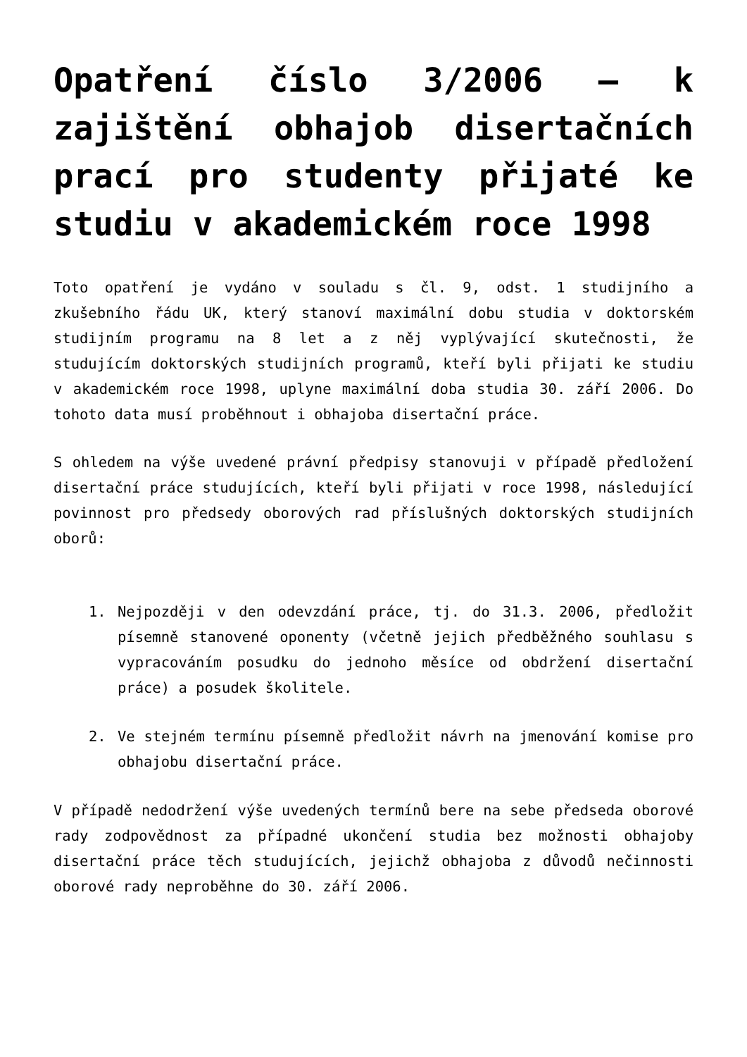Opatření číslo 3/2006 – k zajištění obhajob disertačních prací pro studenty přijaté ke studiu v akademickém roce 1998
Toto opatření je vydáno v souladu s čl. 9, odst. 1 studijního a zkušebního řádu UK, který stanoví maximální dobu studia v doktorském studijním programu na 8 let a z něj vyplývající skutečnosti, že studujícím doktorských studijních programů, kteří byli přijati ke studiu v akademickém roce 1998, uplyne maximální doba studia 30. září 2006. Do tohoto data musí proběhnout i obhajoba disertační práce.
S ohledem na výše uvedené právní předpisy stanovuji v případě předložení disertační práce studujících, kteří byli přijati v roce 1998, následující povinnost pro předsedy oborových rad příslušných doktorských studijních oborů:
1. Nejpozději v den odevzdání práce, tj. do 31.3. 2006, předložit písemně stanovené oponenty (včetně jejich předběžného souhlasu s vypracováním posudku do jednoho měsíce od obdržení disertační práce) a posudek školitele.
2. Ve stejném termínu písemně předložit návrh na jmenování komise pro obhajobu disertační práce.
V případě nedodržení výše uvedených termínů bere na sebe předseda oborové rady zodpovědnost za případné ukončení studia bez možnosti obhajoby disertační práce těch studujících, jejichž obhajoba z důvodů nečinnosti oborové rady neproběhne do 30. září 2006.